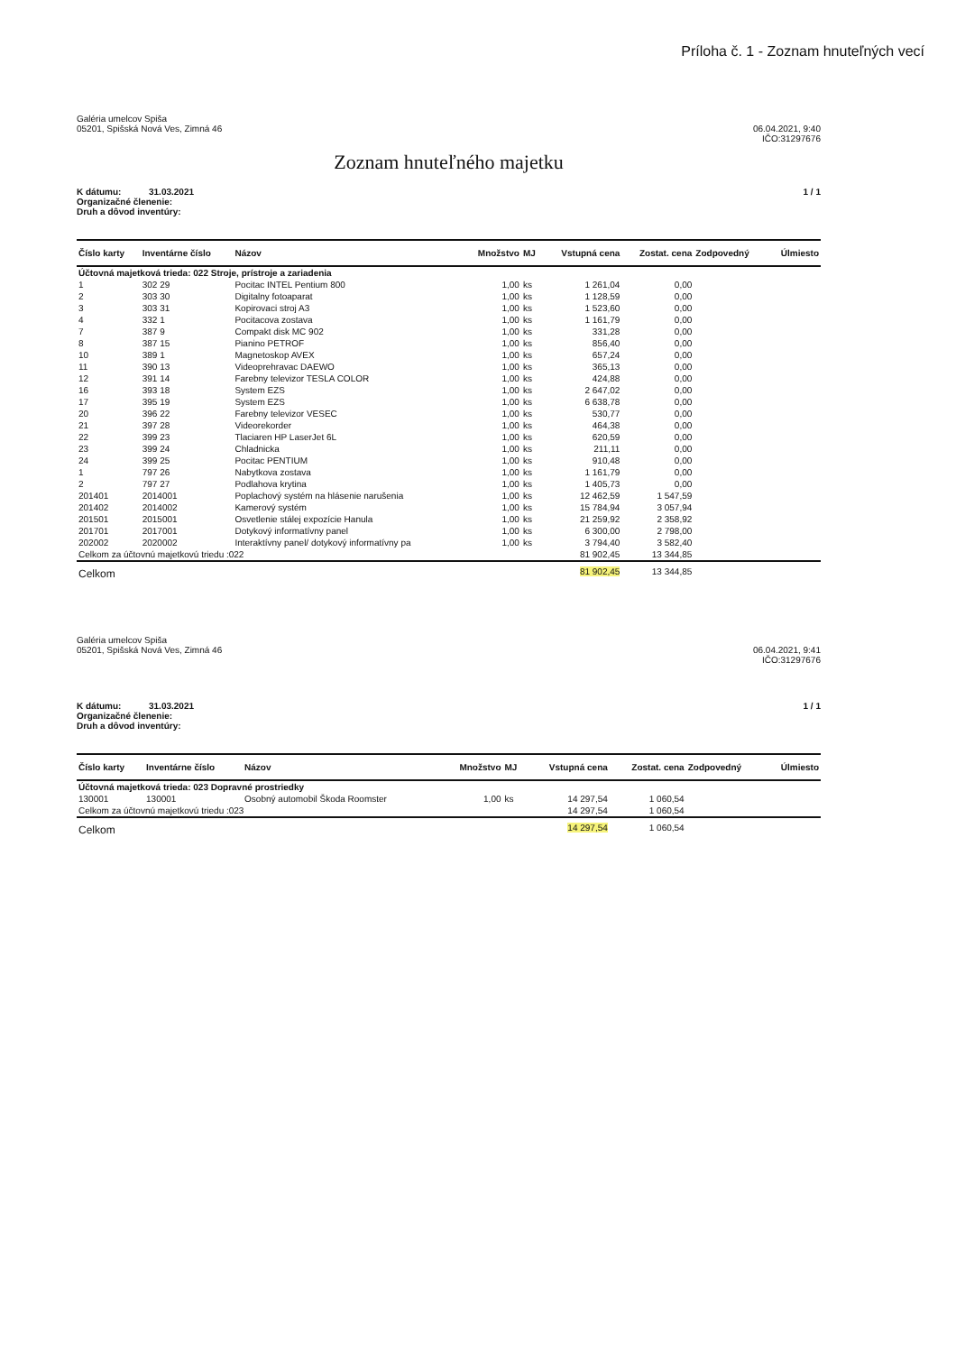Príloha č. 1 - Zoznam hnuteľných vecí
Galéria umelcov Spiša
05201, Spišská Nová Ves, Zimná 46
06.04.2021, 9:40
IČO:31297676
Zoznam hnuteľného majetku
K dátumu: 31.03.2021
Organizačné členenie:
Druh a dôvod inventúry:
1 / 1
| Číslo karty | Inventárne číslo | Názov | Množstvo | MJ | Vstupná cena | Zostat. cena | Zodpovedný | Úlmiesto |
| --- | --- | --- | --- | --- | --- | --- | --- | --- |
| Účtovná majetková trieda: 022 Stroje, prístroje a zariadenia | | | | | | | | |
| 1 | 302 29 | Pocitac INTEL Pentium 800 | 1,00 | ks | 1 261,04 | 0,00 | | |
| 2 | 303 30 | Digitalny fotoaparat | 1,00 | ks | 1 128,59 | 0,00 | | |
| 3 | 303 31 | Kopirovaci stroj A3 | 1,00 | ks | 1 523,60 | 0,00 | | |
| 4 | 332 1 | Pocitacova zostava | 1,00 | ks | 1 161,79 | 0,00 | | |
| 7 | 387 9 | Compakt disk MC 902 | 1,00 | ks | 331,28 | 0,00 | | |
| 8 | 387 15 | Pianino PETROF | 1,00 | ks | 856,40 | 0,00 | | |
| 10 | 389 1 | Magnetoskop AVEX | 1,00 | ks | 657,24 | 0,00 | | |
| 11 | 390 13 | Videoprehravac DAEWO | 1,00 | ks | 365,13 | 0,00 | | |
| 12 | 391 14 | Farebny televizor TESLA COLOR | 1,00 | ks | 424,88 | 0,00 | | |
| 16 | 393 18 | System EZS | 1,00 | ks | 2 647,02 | 0,00 | | |
| 17 | 395 19 | System EZS | 1,00 | ks | 6 638,78 | 0,00 | | |
| 20 | 396 22 | Farebny televizor VESEC | 1,00 | ks | 530,77 | 0,00 | | |
| 21 | 397 28 | Videorekorder | 1,00 | ks | 464,38 | 0,00 | | |
| 22 | 399 23 | Tlaciaren HP LaserJet 6L | 1,00 | ks | 620,59 | 0,00 | | |
| 23 | 399 24 | Chladnicka | 1,00 | ks | 211,11 | 0,00 | | |
| 24 | 399 25 | Pocitac PENTIUM | 1,00 | ks | 910,48 | 0,00 | | |
| 1 | 797 26 | Nabytkova zostava | 1,00 | ks | 1 161,79 | 0,00 | | |
| 2 | 797 27 | Podlahova krytina | 1,00 | ks | 1 405,73 | 0,00 | | |
| 201401 | 2014001 | Poplachový systém na hlásenie narušenia | 1,00 | ks | 12 462,59 | 1 547,59 | | |
| 201402 | 2014002 | Kamerový systém | 1,00 | ks | 15 784,94 | 3 057,94 | | |
| 201501 | 2015001 | Osvetlenie stálej expozície Hanula | 1,00 | ks | 21 259,92 | 2 358,92 | | |
| 201701 | 2017001 | Dotykový informatívny panel | 1,00 | ks | 6 300,00 | 2 798,00 | | |
| 202002 | 2020002 | Interaktívny panel/ dotykový informatívny pa | 1,00 | ks | 3 794,40 | 3 582,40 | | |
| Celkom za účtovnú majetkovú triedu :022 | | | | | 81 902,45 | 13 344,85 | | |
| Celkom | | | | | 81 902,45 | 13 344,85 | | |
Galéria umelcov Spiša
05201, Spišská Nová Ves, Zimná 46
06.04.2021, 9:41
IČO:31297676
K dátumu: 31.03.2021
Organizačné členenie:
Druh a dôvod inventúry:
1 / 1
| Číslo karty | Inventárne číslo | Názov | Množstvo | MJ | Vstupná cena | Zostat. cena | Zodpovedný | Úlmiesto |
| --- | --- | --- | --- | --- | --- | --- | --- | --- |
| Účtovná majetková trieda: 023 Dopravné prostriedky | | | | | | | | |
| 130001 | 130001 | Osobný automobil Škoda Roomster | 1,00 | ks | 14 297,54 | 1 060,54 | | |
| Celkom za účtovnú majetkovú triedu :023 | | | | | 14 297,54 | 1 060,54 | | |
| Celkom | | | | | 14 297,54 | 1 060,54 | | |